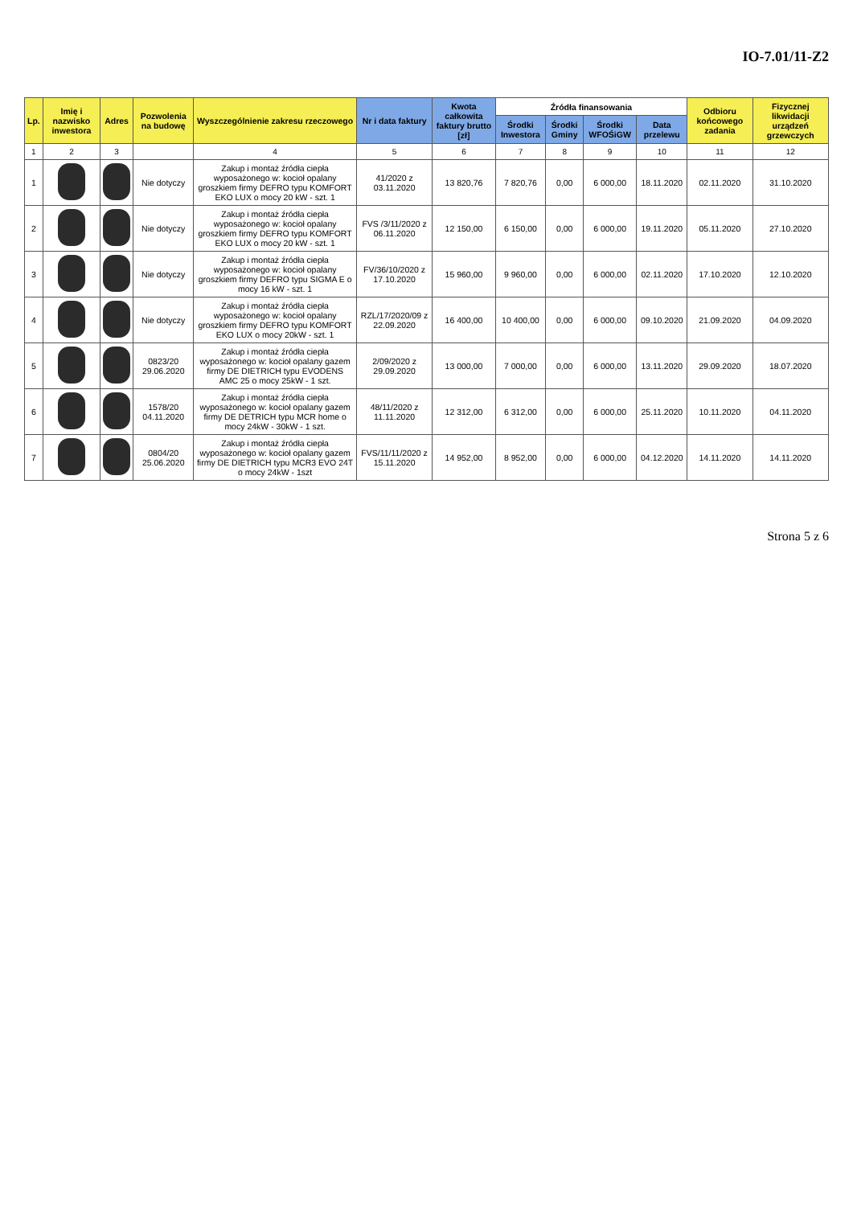IO-7.01/11-Z2
| Lp. | Imię i nazwisko inwestora | Adres | Pozwolenia na budowę | Wyszczególnienie zakresu rzeczowego | Nr i data faktury | Kwota całkowita faktury brutto [zł] | Źródła finansowania | | | | Odbioru końcowego zadania | Fizycznej likwidacji urządzeń grzewczych |
| --- | --- | --- | --- | --- | --- | --- | --- | --- | --- | --- | --- | --- |
| | | | | | | | Środki Inwestora | Środki Gminy | Środki WFOŚiGW | Data przelewu | | |
| 1 | 2 | 3 | | 4 | 5 | 6 | 7 | 8 | 9 | 10 | 11 | 12 |
| 1 | | | Nie dotyczy | Zakup i montaż źródła ciepła wyposażonego w: kocioł opalany groszkiem firmy DEFRO typu KOMFORT EKO LUX o mocy 20 kW - szt. 1 | 41/2020 z 03.11.2020 | 13 820,76 | 7 820,76 | 0,00 | 6 000,00 | 18.11.2020 | 02.11.2020 | 31.10.2020 |
| 2 | | | Nie dotyczy | Zakup i montaż źródła ciepła wyposażonego w: kocioł opalany groszkiem firmy DEFRO typu KOMFORT EKO LUX o mocy 20 kW - szt. 1 | FVS /3/11/2020 z 06.11.2020 | 12 150,00 | 6 150,00 | 0,00 | 6 000,00 | 19.11.2020 | 05.11.2020 | 27.10.2020 |
| 3 | | | Nie dotyczy | Zakup i montaż źródła ciepła wyposażonego w: kocioł opalany groszkiem firmy DEFRO typu SIGMA E o mocy 16 kW - szt. 1 | FV/36/10/2020 z 17.10.2020 | 15 960,00 | 9 960,00 | 0,00 | 6 000,00 | 02.11.2020 | 17.10.2020 | 12.10.2020 |
| 4 | | | Nie dotyczy | Zakup i montaż źródła ciepła wyposażonego w: kocioł opalany groszkiem firmy DEFRO typu KOMFORT EKO LUX o mocy 20kW - szt. 1 | RZL/17/2020/09 z 22.09.2020 | 16 400,00 | 10 400,00 | 0,00 | 6 000,00 | 09.10.2020 | 21.09.2020 | 04.09.2020 |
| 5 | | | 0823/20 29.06.2020 | Zakup i montaż źródła ciepła wyposażonego w: kocioł opalany gazem firmy DE DIETRICH typu EVODENS AMC 25 o mocy 25kW - 1 szt. | 2/09/2020 z 29.09.2020 | 13 000,00 | 7 000,00 | 0,00 | 6 000,00 | 13.11.2020 | 29.09.2020 | 18.07.2020 |
| 6 | | | 1578/20 04.11.2020 | Zakup i montaż źródła ciepła wyposażonego w: kocioł opalany gazem firmy DE DETRICH typu MCR home o mocy 24kW - 30kW - 1 szt. | 48/11/2020 z 11.11.2020 | 12 312,00 | 6 312,00 | 0,00 | 6 000,00 | 25.11.2020 | 10.11.2020 | 04.11.2020 |
| 7 | | | 0804/20 25.06.2020 | Zakup i montaż źródła ciepła wyposażonego w: kocioł opalany gazem firmy DE DIETRICH typu MCR3 EVO 24T o mocy 24kW - 1szt | FVS/11/11/2020 z 15.11.2020 | 14 952,00 | 8 952,00 | 0,00 | 6 000,00 | 04.12.2020 | 14.11.2020 | 14.11.2020 |
Strona 5 z 6